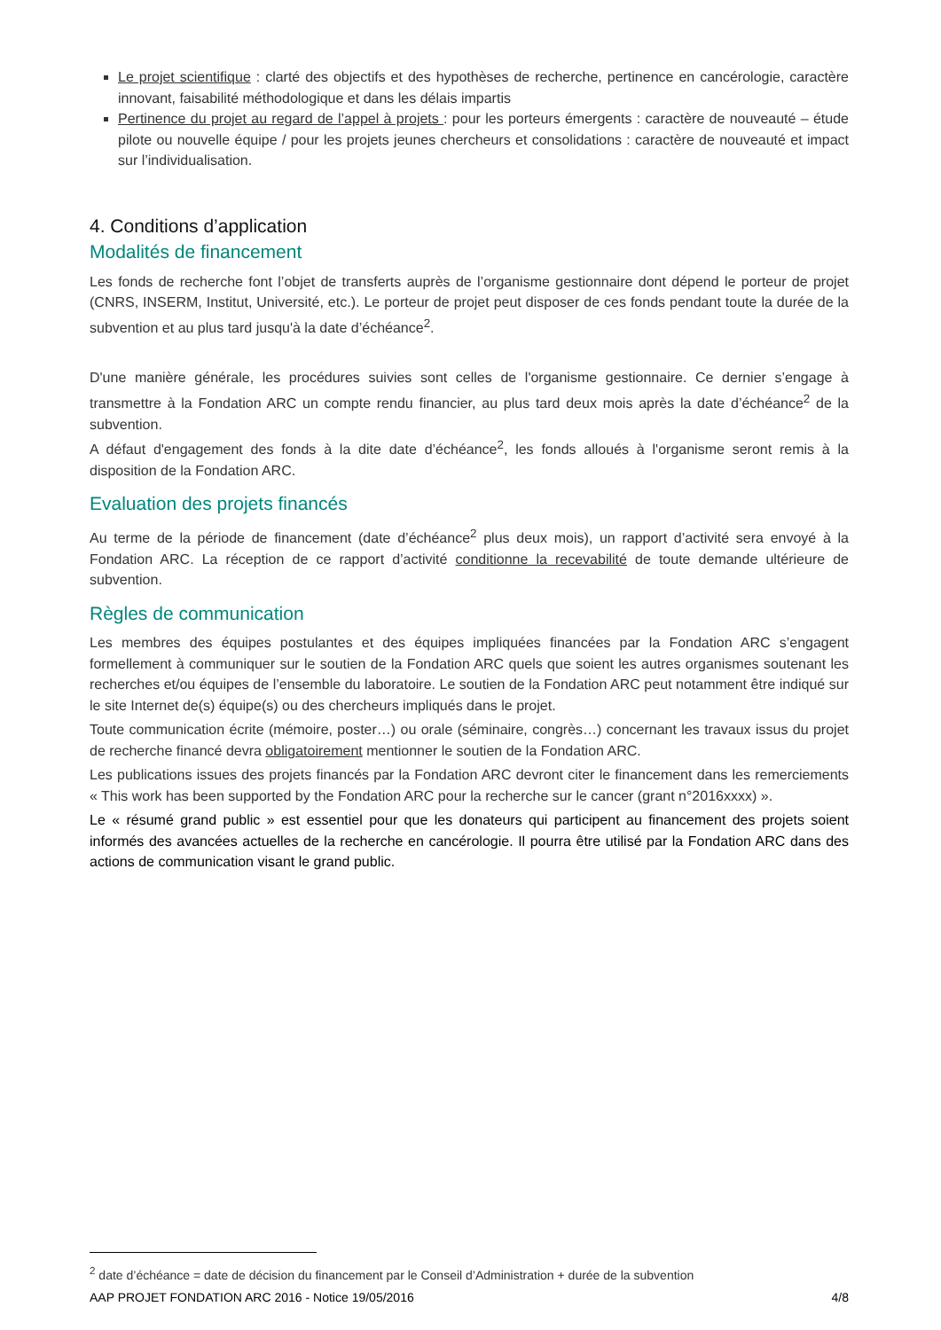Le projet scientifique : clarté des objectifs et des hypothèses de recherche, pertinence en cancérologie, caractère innovant, faisabilité méthodologique et dans les délais impartis
Pertinence du projet au regard de l’appel à projets : pour les porteurs émergents : caractère de nouveauté – étude pilote ou nouvelle équipe / pour les projets jeunes chercheurs et consolidations : caractère de nouveauté et impact sur l’individualisation.
4. Conditions d’application
Modalités de financement
Les fonds de recherche font l’objet de transferts auprès de l’organisme gestionnaire dont dépend le porteur de projet (CNRS, INSERM, Institut, Université, etc.). Le porteur de projet peut disposer de ces fonds pendant toute la durée de la subvention et au plus tard jusqu'à la date d’échéance<sup>2</sup>.
D'une manière générale, les procédures suivies sont celles de l'organisme gestionnaire. Ce dernier s’engage à transmettre à la Fondation ARC un compte rendu financier, au plus tard deux mois après la date d’échéance<sup>2</sup> de la subvention.
A défaut d'engagement des fonds à la dite date d’échéance<sup>2</sup>, les fonds alloués à l'organisme seront remis à la disposition de la Fondation ARC.
Evaluation des projets financés
Au terme de la période de financement (date d’échéance<sup>2</sup> plus deux mois), un rapport d’activité sera envoyé à la Fondation ARC. La réception de ce rapport d’activité conditionne la recevabilité de toute demande ultérieure de subvention.
Règles de communication
Les membres des équipes postulantes et des équipes impliquées financées par la Fondation ARC s’engagent formellement à communiquer sur le soutien de la Fondation ARC quels que soient les autres organismes soutenant les recherches et/ou équipes de l’ensemble du laboratoire. Le soutien de la Fondation ARC peut notamment être indiqué sur le site Internet de(s) équipe(s) ou des chercheurs impliqués dans le projet.
Toute communication écrite (mémoire, poster…) ou orale (séminaire, congrès…) concernant les travaux issus du projet de recherche financé devra obligatoirement mentionner le soutien de la Fondation ARC.
Les publications issues des projets financés par la Fondation ARC devront citer le financement dans les remerciements « This work has been supported by the Fondation ARC pour la recherche sur le cancer (grant n°2016xxxx) ».
Le « résumé grand public » est essentiel pour que les donateurs qui participent au financement des projets soient informés des avancées actuelles de la recherche en cancérologie. Il pourra être utilisé par la Fondation ARC dans des actions de communication visant le grand public.
<sup>2</sup> date d’échéance = date de décision du financement par le Conseil d’Administration + durée de la subvention
AAP PROJET FONDATION ARC 2016 - Notice 19/05/2016 4/8